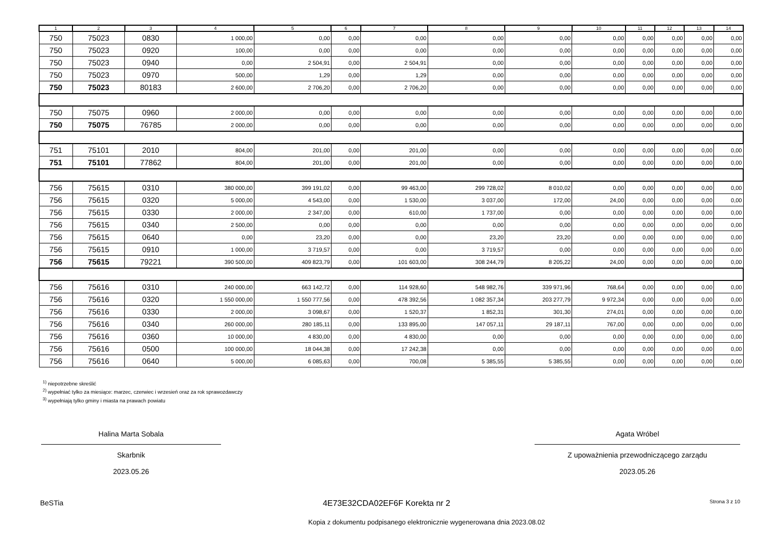| 1 | 2 | 3 | 4 | 5 | 6 | 7 | 8 | 9 | 10 | 11 | 12 | 13 | 14 |
| --- | --- | --- | --- | --- | --- | --- | --- | --- | --- | --- | --- | --- | --- |
| 750 | 75023 | 0830 | 1 000,00 | 0,00 | 0,00 | 0,00 | 0,00 | 0,00 | 0,00 | 0,00 | 0,00 | 0,00 | 0,00 |
| 750 | 75023 | 0920 | 100,00 | 0,00 | 0,00 | 0,00 | 0,00 | 0,00 | 0,00 | 0,00 | 0,00 | 0,00 | 0,00 |
| 750 | 75023 | 0940 | 0,00 | 2 504,91 | 0,00 | 2 504,91 | 0,00 | 0,00 | 0,00 | 0,00 | 0,00 | 0,00 | 0,00 |
| 750 | 75023 | 0970 | 500,00 | 1,29 | 0,00 | 1,29 | 0,00 | 0,00 | 0,00 | 0,00 | 0,00 | 0,00 | 0,00 |
| 750 | 75023 | 80183 | 2 600,00 | 2 706,20 | 0,00 | 2 706,20 | 0,00 | 0,00 | 0,00 | 0,00 | 0,00 | 0,00 | 0,00 |
| 750 | 75075 | 0960 | 2 000,00 | 0,00 | 0,00 | 0,00 | 0,00 | 0,00 | 0,00 | 0,00 | 0,00 | 0,00 | 0,00 |
| 750 | 75075 | 76785 | 2 000,00 | 0,00 | 0,00 | 0,00 | 0,00 | 0,00 | 0,00 | 0,00 | 0,00 | 0,00 | 0,00 |
| 751 | 75101 | 2010 | 804,00 | 201,00 | 0,00 | 201,00 | 0,00 | 0,00 | 0,00 | 0,00 | 0,00 | 0,00 | 0,00 |
| 751 | 75101 | 77862 | 804,00 | 201,00 | 0,00 | 201,00 | 0,00 | 0,00 | 0,00 | 0,00 | 0,00 | 0,00 | 0,00 |
| 756 | 75615 | 0310 | 380 000,00 | 399 191,02 | 0,00 | 99 463,00 | 299 728,02 | 8 010,02 | 0,00 | 0,00 | 0,00 | 0,00 | 0,00 |
| 756 | 75615 | 0320 | 5 000,00 | 4 543,00 | 0,00 | 1 530,00 | 3 037,00 | 172,00 | 24,00 | 0,00 | 0,00 | 0,00 | 0,00 |
| 756 | 75615 | 0330 | 2 000,00 | 2 347,00 | 0,00 | 610,00 | 1 737,00 | 0,00 | 0,00 | 0,00 | 0,00 | 0,00 | 0,00 |
| 756 | 75615 | 0340 | 2 500,00 | 0,00 | 0,00 | 0,00 | 0,00 | 0,00 | 0,00 | 0,00 | 0,00 | 0,00 | 0,00 |
| 756 | 75615 | 0640 | 0,00 | 23,20 | 0,00 | 0,00 | 23,20 | 23,20 | 0,00 | 0,00 | 0,00 | 0,00 | 0,00 |
| 756 | 75615 | 0910 | 1 000,00 | 3 719,57 | 0,00 | 0,00 | 3 719,57 | 0,00 | 0,00 | 0,00 | 0,00 | 0,00 | 0,00 |
| 756 | 75615 | 79221 | 390 500,00 | 409 823,79 | 0,00 | 101 603,00 | 308 244,79 | 8 205,22 | 24,00 | 0,00 | 0,00 | 0,00 | 0,00 |
| 756 | 75616 | 0310 | 240 000,00 | 663 142,72 | 0,00 | 114 928,60 | 548 982,76 | 339 971,96 | 768,64 | 0,00 | 0,00 | 0,00 | 0,00 |
| 756 | 75616 | 0320 | 1 550 000,00 | 1 550 777,56 | 0,00 | 478 392,56 | 1 082 357,34 | 203 277,79 | 9 972,34 | 0,00 | 0,00 | 0,00 | 0,00 |
| 756 | 75616 | 0330 | 2 000,00 | 3 098,67 | 0,00 | 1 520,37 | 1 852,31 | 301,30 | 274,01 | 0,00 | 0,00 | 0,00 | 0,00 |
| 756 | 75616 | 0340 | 260 000,00 | 280 185,11 | 0,00 | 133 895,00 | 147 057,11 | 29 187,11 | 767,00 | 0,00 | 0,00 | 0,00 | 0,00 |
| 756 | 75616 | 0360 | 10 000,00 | 4 830,00 | 0,00 | 4 830,00 | 0,00 | 0,00 | 0,00 | 0,00 | 0,00 | 0,00 | 0,00 |
| 756 | 75616 | 0500 | 100 000,00 | 18 044,38 | 0,00 | 17 242,38 | 0,00 | 0,00 | 0,00 | 0,00 | 0,00 | 0,00 | 0,00 |
| 756 | 75616 | 0640 | 5 000,00 | 6 085,63 | 0,00 | 700,08 | 5 385,55 | 5 385,55 | 0,00 | 0,00 | 0,00 | 0,00 | 0,00 |
<sup>1)</sup> niepotrzebne skreślić
<sup>2)</sup> wypełniać tylko za miesiące: marzec, czerwiec i wrzesień oraz za rok sprawozdawczy
<sup>3)</sup> wypełniają tylko gminy i miasta na prawach powiatu
Halina Marta Sobala
Skarbnik
2023.05.26
Agata Wróbel
Z upoważnienia przewodniczącego zarządu
2023.05.26
BeSTia 4E73E32CDA02EF6F Korekta nr 2 Strona 3 z 10
Kopia z dokumentu podpisanego elektronicznie wygenerowana dnia 2023.08.02